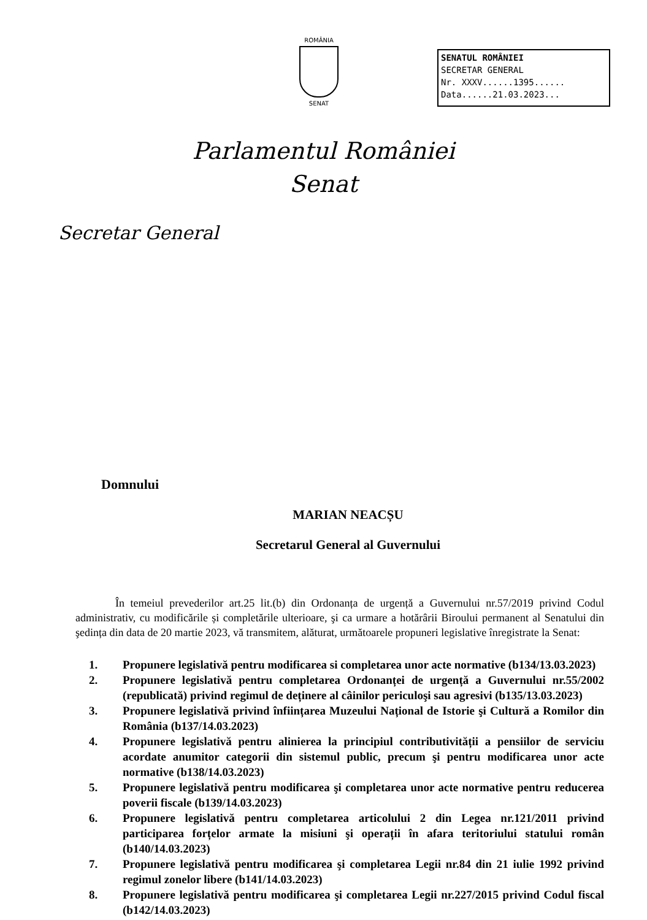ROMÂNIA
SENAT
SENATUL ROMÂNIEI
SECRETAR GENERAL
Nr. XXXV......1395......
Data......21.03.2023...
Parlamentul României
Senat
Secretar General
Domnului
MARIAN NEACȘU
Secretarul General al Guvernului
În temeiul prevederilor art.25 lit.(b) din Ordonanța de urgență a Guvernului nr.57/2019 privind Codul administrativ, cu modificările și completările ulterioare, şi ca urmare a hotărârii Biroului permanent al Senatului din şedința din data de 20 martie 2023, vă transmitem, alăturat, următoarele propuneri legislative înregistrate la Senat:
1. Propunere legislativă pentru modificarea si completarea unor acte normative (b134/13.03.2023)
2. Propunere legislativă pentru completarea Ordonanței de urgență a Guvernului nr.55/2002 (republicată) privind regimul de deținere al câinilor periculoşi sau agresivi (b135/13.03.2023)
3. Propunere legislativă privind înființarea Muzeului Național de Istorie şi Cultură a Romilor din România (b137/14.03.2023)
4. Propunere legislativă pentru alinierea la principiul contributivității a pensiilor de serviciu acordate anumitor categorii din sistemul public, precum şi pentru modificarea unor acte normative (b138/14.03.2023)
5. Propunere legislativă pentru modificarea şi completarea unor acte normative pentru reducerea poverii fiscale (b139/14.03.2023)
6. Propunere legislativă pentru completarea articolului 2 din Legea nr.121/2011 privind participarea forțelor armate la misiuni şi operații în afara teritoriului statului român (b140/14.03.2023)
7. Propunere legislativă pentru modificarea şi completarea Legii nr.84 din 21 iulie 1992 privind regimul zonelor libere (b141/14.03.2023)
8. Propunere legislativă pentru modificarea şi completarea Legii nr.227/2015 privind Codul fiscal (b142/14.03.2023)